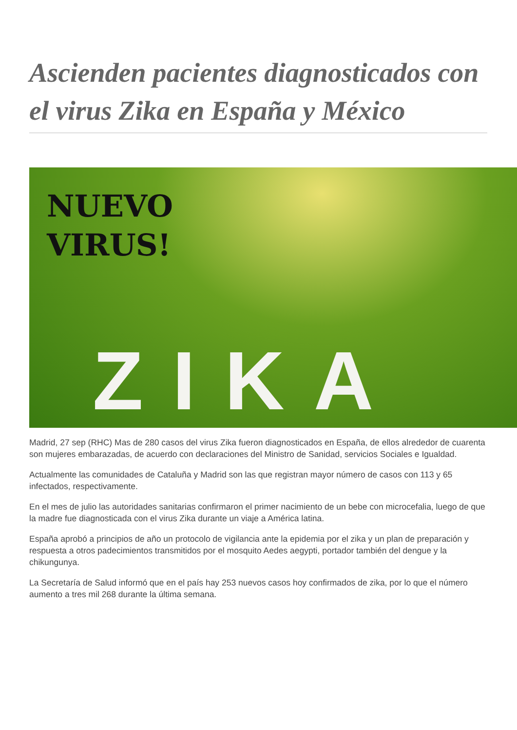Ascienden pacientes diagnosticados con el virus Zika en España y México
NUEVO
VIRUS!
ZIKA
Madrid, 27 sep (RHC) Mas de 280 casos del virus Zika fueron diagnosticados en España, de ellos alrededor de cuarenta son mujeres embarazadas, de acuerdo con declaraciones del Ministro de Sanidad, servicios Sociales e Igualdad.
Actualmente las comunidades de Cataluña y Madrid son las que registran mayor número de casos con 113 y 65 infectados, respectivamente.
En el mes de julio las autoridades sanitarias confirmaron el primer nacimiento de un bebe con microcefalia, luego de que la madre fue diagnosticada con el virus Zika durante un viaje a América latina.
España aprobó a principios de año un protocolo de vigilancia ante la epidemia por el zika y un plan de preparación y respuesta a otros padecimientos transmitidos por el mosquito Aedes aegypti, portador también del dengue y la chikungunya.
La Secretaría de Salud informó que en el país hay 253 nuevos casos hoy confirmados de zika, por lo que el número aumento a tres mil 268 durante la última semana.